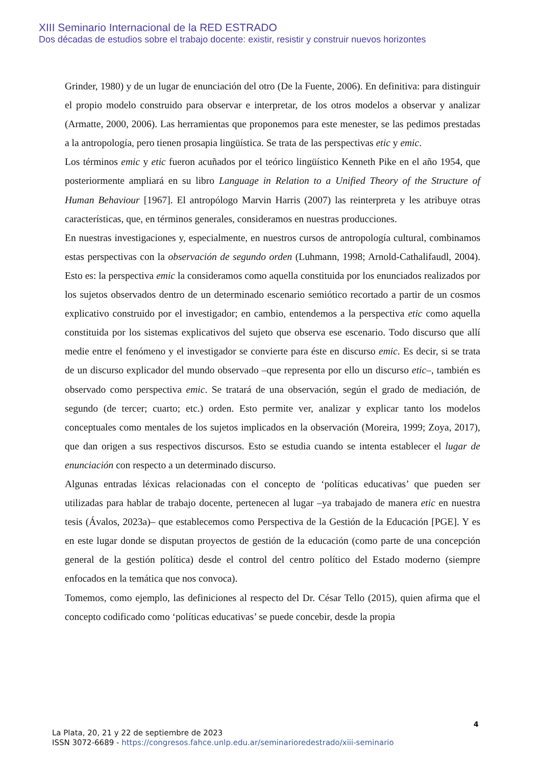XIII Seminario Internacional de la RED ESTRADO
Dos décadas de estudios sobre el trabajo docente: existir, resistir y construir nuevos horizontes
Grinder, 1980) y de un lugar de enunciación del otro (De la Fuente, 2006). En definitiva: para distinguir el propio modelo construido para observar e interpretar, de los otros modelos a observar y analizar (Armatte, 2000, 2006). Las herramientas que proponemos para este menester, se las pedimos prestadas a la antropología, pero tienen prosapia lingüística. Se trata de las perspectivas etic y emic.
Los términos emic y etic fueron acuñados por el teórico lingüístico Kenneth Pike en el año 1954, que posteriormente ampliará en su libro Language in Relation to a Unified Theory of the Structure of Human Behaviour [1967]. El antropólogo Marvin Harris (2007) las reinterpreta y les atribuye otras características, que, en términos generales, consideramos en nuestras producciones.
En nuestras investigaciones y, especialmente, en nuestros cursos de antropología cultural, combinamos estas perspectivas con la observación de segundo orden (Luhmann, 1998; Arnold-Cathalifaudl, 2004). Esto es: la perspectiva emic la consideramos como aquella constituida por los enunciados realizados por los sujetos observados dentro de un determinado escenario semiótico recortado a partir de un cosmos explicativo construido por el investigador; en cambio, entendemos a la perspectiva etic como aquella constituida por los sistemas explicativos del sujeto que observa ese escenario. Todo discurso que allí medie entre el fenómeno y el investigador se convierte para éste en discurso emic. Es decir, si se trata de un discurso explicador del mundo observado –que representa por ello un discurso etic–, también es observado como perspectiva emic. Se tratará de una observación, según el grado de mediación, de segundo (de tercer; cuarto; etc.) orden. Esto permite ver, analizar y explicar tanto los modelos conceptuales como mentales de los sujetos implicados en la observación (Moreira, 1999; Zoya, 2017), que dan origen a sus respectivos discursos. Esto se estudia cuando se intenta establecer el lugar de enunciación con respecto a un determinado discurso.
Algunas entradas léxicas relacionadas con el concepto de ‘políticas educativas’ que pueden ser utilizadas para hablar de trabajo docente, pertenecen al lugar –ya trabajado de manera etic en nuestra tesis (Ávalos, 2023a)– que establecemos como Perspectiva de la Gestión de la Educación [PGE]. Y es en este lugar donde se disputan proyectos de gestión de la educación (como parte de una concepción general de la gestión política) desde el control del centro político del Estado moderno (siempre enfocados en la temática que nos convoca).
Tomemos, como ejemplo, las definiciones al respecto del Dr. César Tello (2015), quien afirma que el concepto codificado como ‘políticas educativas’ se puede concebir, desde la propia
4
La Plata, 20, 21 y 22 de septiembre de 2023
ISSN 3072-6689 - https://congresos.fahce.unlp.edu.ar/seminarioredestrado/xiii-seminario